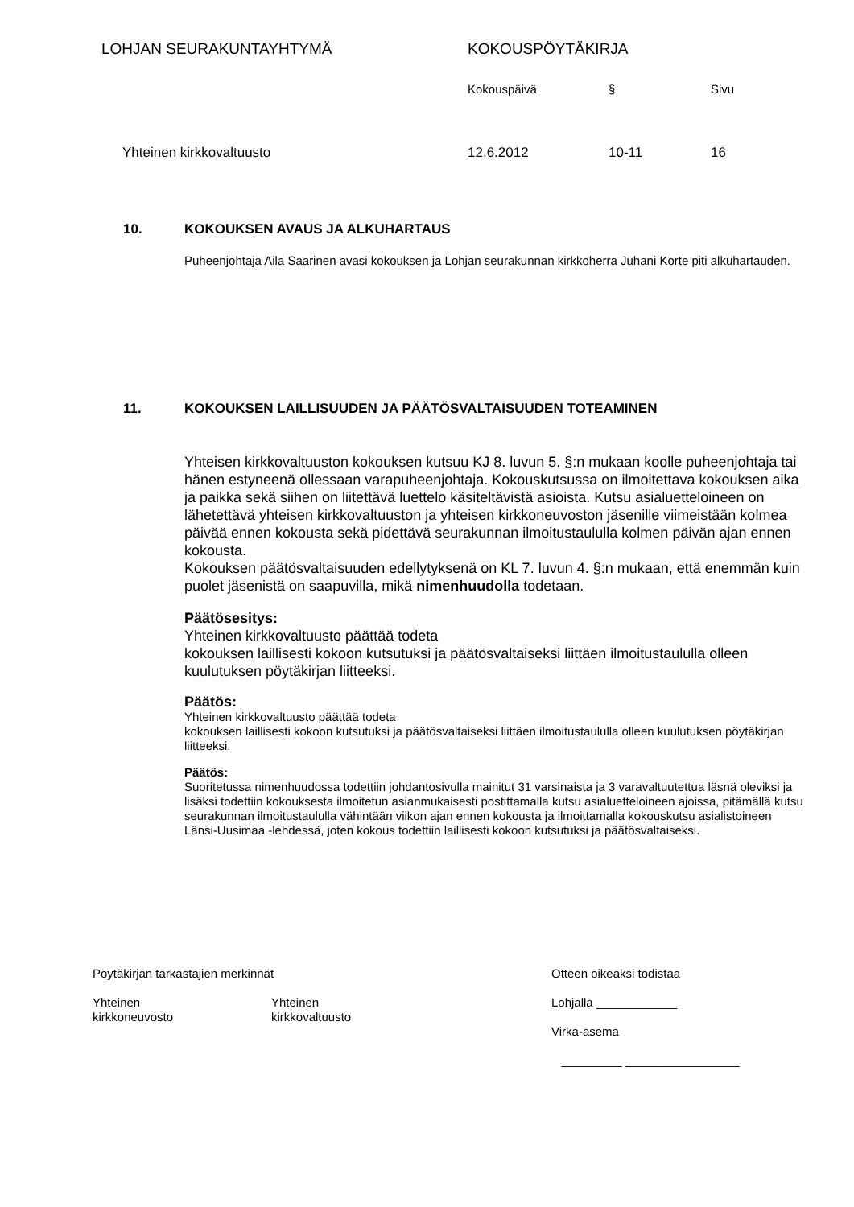LOHJAN SEURAKUNTAYHTYMÄ KOKOUSPÖYTÄKIRJA
Kokouspäivä § Sivu
Yhteinen kirkkovaltuusto 12.6.2012 10-11 16
10. KOKOUKSEN AVAUS JA ALKUHARTAUS
Puheenjohtaja Aila Saarinen avasi kokouksen ja Lohjan seurakunnan kirkkoherra Juhani Korte piti alkuhartauden.
11. KOKOUKSEN LAILLISUUDEN JA PÄÄTÖSVALTAISUUDEN TOTEAMINEN
Yhteisen kirkkovaltuuston kokouksen kutsuu KJ 8. luvun 5. §:n mukaan koolle puheenjohtaja tai hänen estyneenä ollessaan varapuheenjohtaja. Kokouskutsussa on ilmoitettava kokouksen aika ja paikka sekä siihen on liitettävä luettelo käsiteltävistä asioista. Kutsu asialuetteloineen on lähetettävä yhteisen kirkkovaltuuston ja yhteisen kirkkoneuvoston jäsenille viimeistään kolmea päivää ennen kokousta sekä pidettävä seurakunnan ilmoitustaululla kolmen päivän ajan ennen kokousta.
Kokouksen päätösvaltaisuuden edellytyksenä on KL 7. luvun 4. §:n mukaan, että enemmän kuin puolet jäsenistä on saapuvilla, mikä nimenhuudolla todetaan.
Päätösesitys:
Yhteinen kirkkovaltuusto päättää todeta
kokouksen laillisesti kokoon kutsutuksi ja päätösvaltaiseksi liittäen ilmoitustaululla olleen kuulutuksen pöytäkirjan liitteeksi.
Päätös:
Yhteinen kirkkovaltuusto päättää todeta
kokouksen laillisesti kokoon kutsutuksi ja päätösvaltaiseksi liittäen ilmoitustaululla olleen kuulutuksen pöytäkirjan liitteeksi.
Päätös:
Suoritetussa nimenhuudossa todettiin johdantosivulla mainitut 31 varsinaista ja 3 varavaltuutettua läsnä oleviksi ja lisäksi todettiin kokouksesta ilmoitetun asianmukaisesti postittamalla kutsu asialuetteloineen ajoissa, pitämällä kutsu seurakunnan ilmoitustaululla vähintään viikon ajan ennen kokousta ja ilmoittamalla kokouskutsu asialistoineen Länsi-Uusimaa -lehdessä, joten kokous todettiin laillisesti kokoon kutsutuksi ja päätösvaltaiseksi.
Pöytäkirjan tarkastajien merkinnät
Yhteinen
kirkkoneuvosto
Yhteinen
kirkkovaltuusto
Otteen oikeaksi todistaa
Lohjalla ____________
Virka-asema
_________ _________________